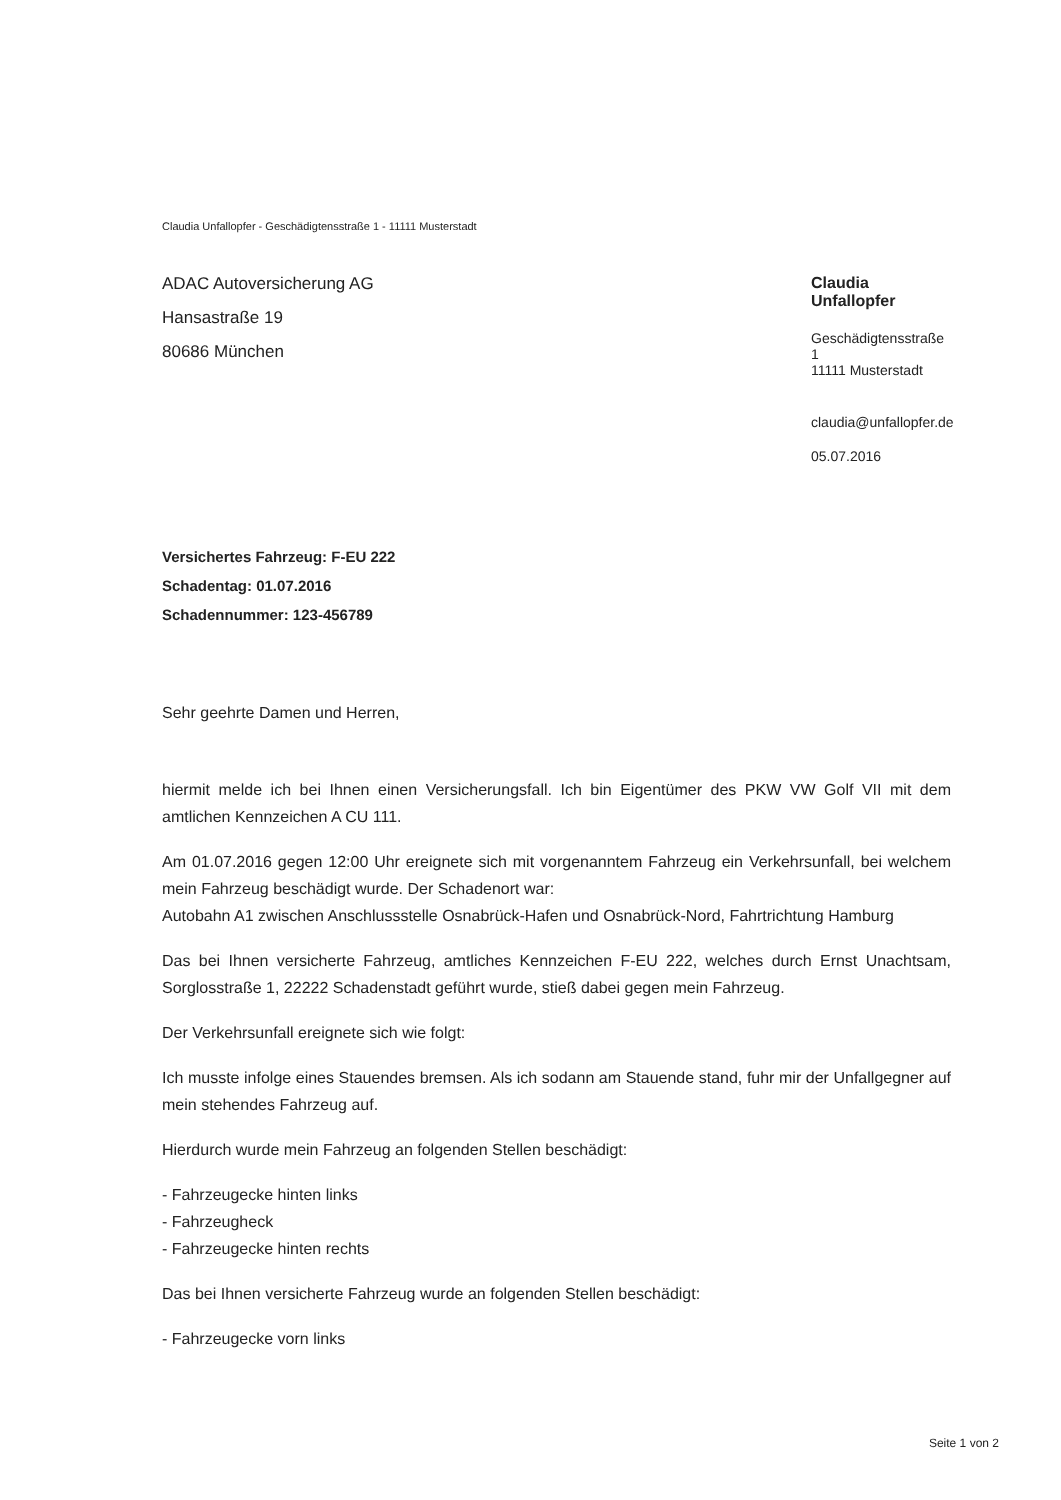Claudia Unfallopfer - Geschädigtensstraße 1 - 11111 Musterstadt
ADAC Autoversicherung AG
Hansastraße 19
80686 München
Claudia Unfallopfer
Geschädigtensstraße 1
11111 Musterstadt
claudia@unfallopfer.de
05.07.2016
Versichertes Fahrzeug: F-EU 222
Schadentag: 01.07.2016
Schadennummer: 123-456789
Sehr geehrte Damen und Herren,
hiermit melde ich bei Ihnen einen Versicherungsfall. Ich bin Eigentümer des PKW VW Golf VII mit dem amtlichen Kennzeichen A CU 111.
Am 01.07.2016 gegen 12:00 Uhr ereignete sich mit vorgenanntem Fahrzeug ein Verkehrsunfall, bei welchem mein Fahrzeug beschädigt wurde. Der Schadenort war:
Autobahn A1 zwischen Anschlussstelle Osnabrück-Hafen und Osnabrück-Nord, Fahrtrichtung Hamburg
Das bei Ihnen versicherte Fahrzeug, amtliches Kennzeichen F-EU 222, welches durch Ernst Unachtsam, Sorglosstraße 1, 22222 Schadenstadt geführt wurde, stieß dabei gegen mein Fahrzeug.
Der Verkehrsunfall ereignete sich wie folgt:
Ich musste infolge eines Stauendes bremsen. Als ich sodann am Stauende stand, fuhr mir der Unfallgegner auf mein stehendes Fahrzeug auf.
Hierdurch wurde mein Fahrzeug an folgenden Stellen beschädigt:
- Fahrzeugecke hinten links
- Fahrzeugheck
- Fahrzeugecke hinten rechts
Das bei Ihnen versicherte Fahrzeug wurde an folgenden Stellen beschädigt:
- Fahrzeugecke vorn links
Seite 1 von 2